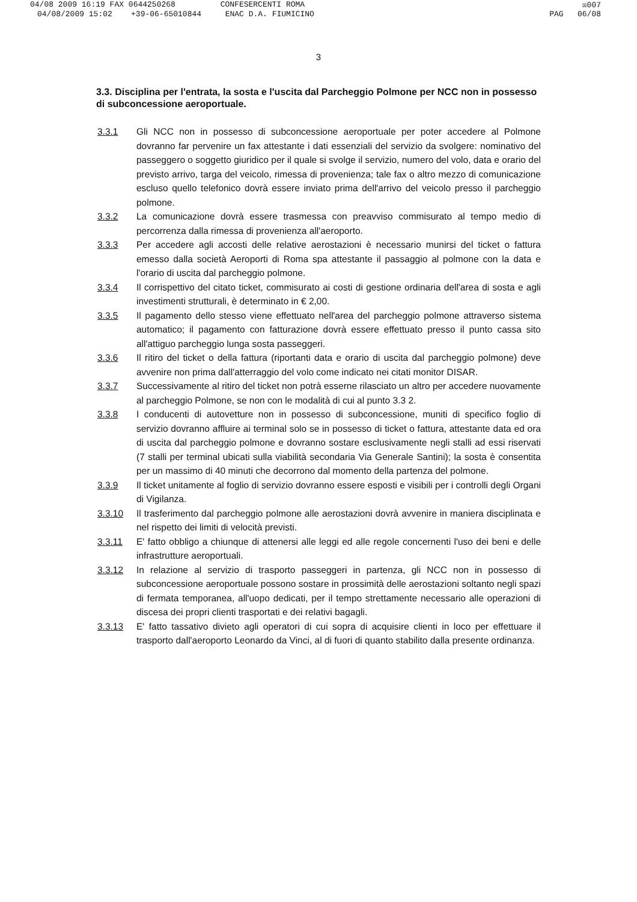04/08 2009 16:19 FAX 0644250268 CONFESERCENTI ROMA ☒007
04/08/2009 15:02 +39-06-65010844 ENAC D.A. FIUMICINO PAG 06/08
3
3.3. Disciplina per l'entrata, la sosta e l'uscita dal Parcheggio Polmone per NCC non in possesso di subconcessione aeroportuale.
3.3.1 Gli NCC non in possesso di subconcessione aeroportuale per poter accedere al Polmone dovranno far pervenire un fax attestante i dati essenziali del servizio da svolgere: nominativo del passeggero o soggetto giuridico per il quale si svolge il servizio, numero del volo, data e orario del previsto arrivo, targa del veicolo, rimessa di provenienza; tale fax o altro mezzo di comunicazione escluso quello telefonico dovrà essere inviato prima dell'arrivo del veicolo presso il parcheggio polmone.
3.3.2 La comunicazione dovrà essere trasmessa con preavviso commisurato al tempo medio di percorrenza dalla rimessa di provenienza all'aeroporto.
3.3.3 Per accedere agli accosti delle relative aerostazioni è necessario munirsi del ticket o fattura emesso dalla società Aeroporti di Roma spa attestante il passaggio al polmone con la data e l'orario di uscita dal parcheggio polmone.
3.3.4 Il corrispettivo del citato ticket, commisurato ai costi di gestione ordinaria dell'area di sosta e agli investimenti strutturali, è determinato in € 2,00.
3.3.5 Il pagamento dello stesso viene effettuato nell'area del parcheggio polmone attraverso sistema automatico; il pagamento con fatturazione dovrà essere effettuato presso il punto cassa sito all'attiguo parcheggio lunga sosta passeggeri.
3.3.6 Il ritiro del ticket o della fattura (riportanti data e orario di uscita dal parcheggio polmone) deve avvenire non prima dall'atterraggio del volo come indicato nei citati monitor DISAR.
3.3.7 Successivamente al ritiro del ticket non potrà esserne rilasciato un altro per accedere nuovamente al parcheggio Polmone, se non con le modalità di cui al punto 3.3 2.
3.3.8 I conducenti di autovetture non in possesso di subconcessione, muniti di specifico foglio di servizio dovranno affluire ai terminal solo se in possesso di ticket o fattura, attestante data ed ora di uscita dal parcheggio polmone e dovranno sostare esclusivamente negli stalli ad essi riservati (7 stalli per terminal ubicati sulla viabilità secondaria Via Generale Santini); la sosta è consentita per un massimo di 40 minuti che decorrono dal momento della partenza del polmone.
3.3.9 Il ticket unitamente al foglio di servizio dovranno essere esposti e visibili per i controlli degli Organi di Vigilanza.
3.3.10 Il trasferimento dal parcheggio polmone alle aerostazioni dovrà avvenire in maniera disciplinata e nel rispetto dei limiti di velocità previsti.
3.3.11 E' fatto obbligo a chiunque di attenersi alle leggi ed alle regole concernenti l'uso dei beni e delle infrastrutture aeroportuali.
3.3.12 In relazione al servizio di trasporto passeggeri in partenza, gli NCC non in possesso di subconcessione aeroportuale possono sostare in prossimità delle aerostazioni soltanto negli spazi di fermata temporanea, all'uopo dedicati, per il tempo strettamente necessario alle operazioni di discesa dei propri clienti trasportati e dei relativi bagagli.
3.3.13 E' fatto tassativo divieto agli operatori di cui sopra di acquisire clienti in loco per effettuare il trasporto dall'aeroporto Leonardo da Vinci, al di fuori di quanto stabilito dalla presente ordinanza.